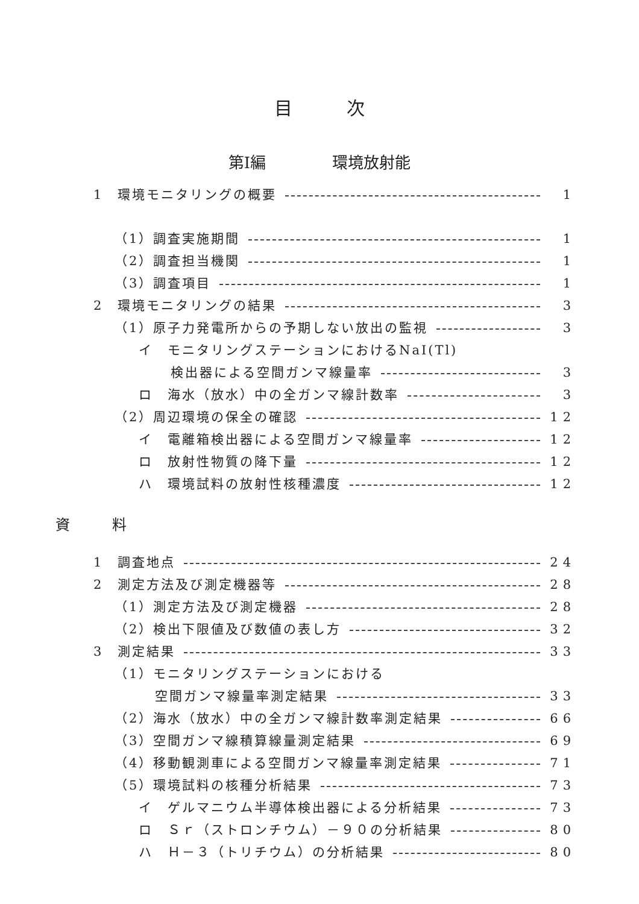目次
第Ⅰ編 環境放射能
1　環境モニタリングの概要 1
（1）調査実施期間 1
（2）調査担当機関 1
（3）調査項目 1
2　環境モニタリングの結果 3
（1）原子力発電所からの予期しない放出の監視 3
イ　モニタリングステーションにおけるNaI(Tl)
検出器による空間ガンマ線量率 3
ロ　海水（放水）中の全ガンマ線計数率 3
（2）周辺環境の保全の確認 12
イ　電離箱検出器による空間ガンマ線量率 12
ロ　放射性物質の降下量 12
ハ　環境試料の放射性核種濃度 12
資料
1　調査地点 24
2　測定方法及び測定機器等 28
（1）測定方法及び測定機器 28
（2）検出下限値及び数値の表し方 32
3　測定結果 33
（1）モニタリングステーションにおける
空間ガンマ線量率測定結果 33
（2）海水（放水）中の全ガンマ線計数率測定結果 66
（3）空間ガンマ線積算線量測定結果 69
（4）移動観測車による空間ガンマ線量率測定結果 71
（5）環境試料の核種分析結果 73
イ　ゲルマニウム半導体検出器による分析結果 73
ロ　Ｓｒ（ストロンチウム）－９０の分析結果 80
ハ　Ｈ－３（トリチウム）の分析結果 80